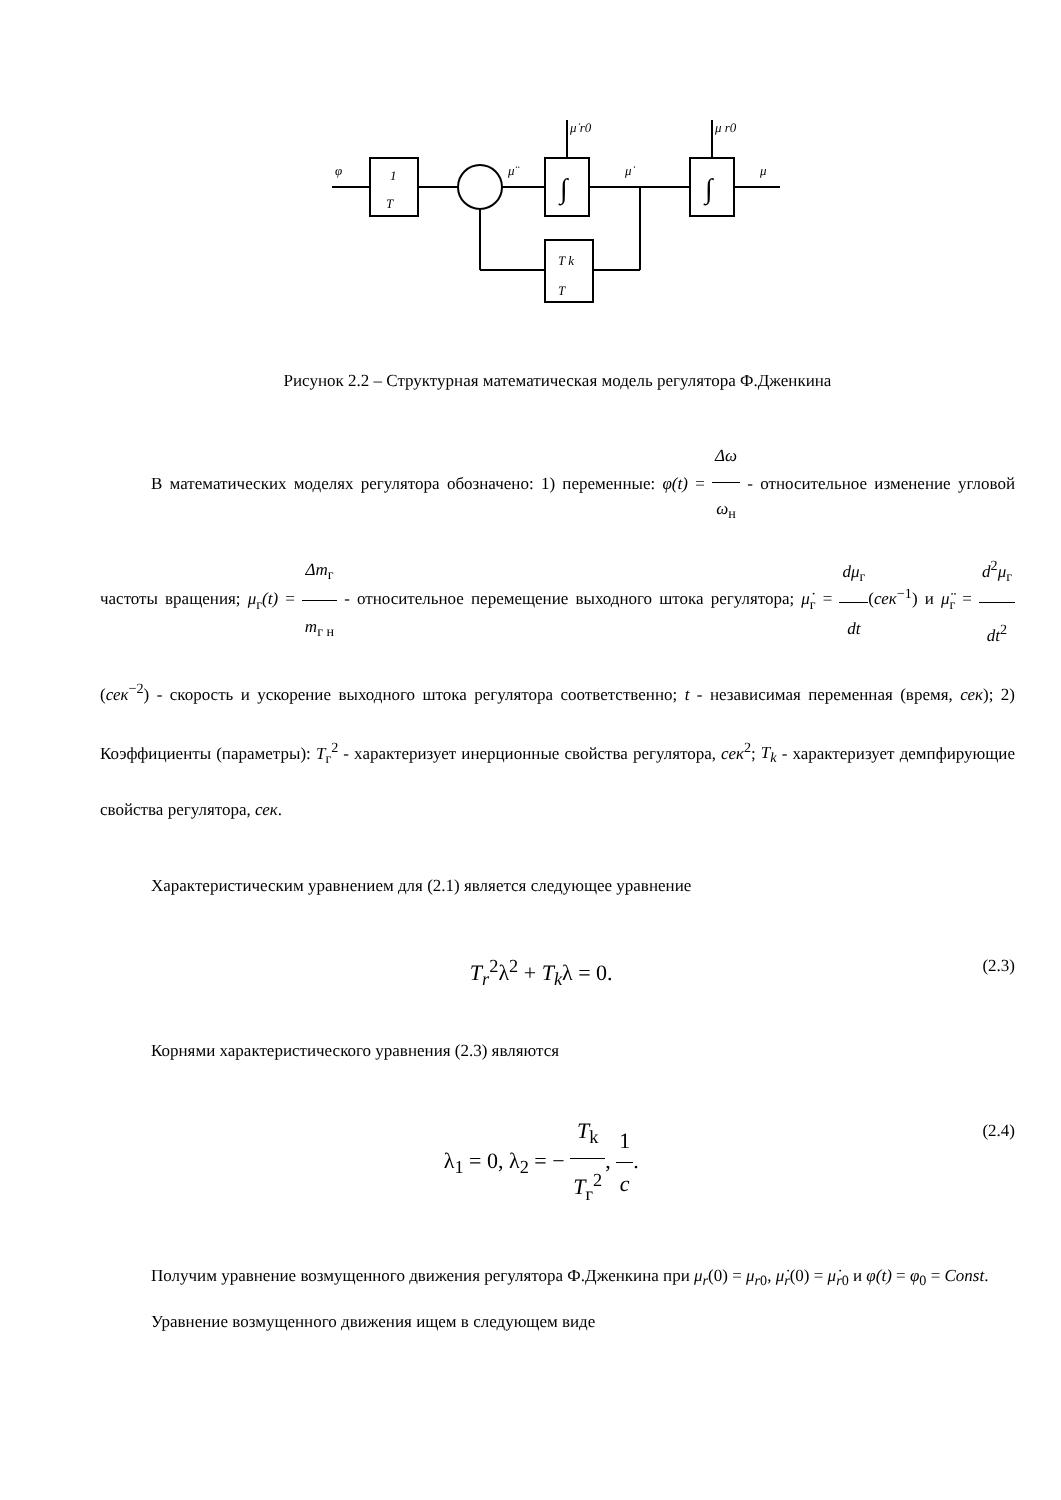φ
1
T
μ̈
μ̇ r0
μ r0
μ̇
μ
∫
∫
T k
T
Рисунок 2.2 – Структурная математическая модель регулятора Ф.Дженкина
   В математических моделях регулятора обозначено: 1) переменные: φ(t) = Δω ω<sub>н</sub> - относительное изменение угловой частоты вращения; μ<sub>г</sub>(t) = Δm<sub>г</sub> m<sub>г н</sub> - относительное перемещение выходного штока регулятора; μ̇<sub>г</sub> = dμ<sub>г</sub> dt(сек<sup>−1</sup>) и μ̈<sub>г</sub> = d<sup>2</sup>μ<sub>г</sub> dt<sup>2</sup> (сек<sup>−2</sup>) - скорость и ускорение выходного штока регулятора соответственно; t - независимая переменная (время, сек); 2) Коэффициенты (параметры): T<sub>г</sub><sup>2</sup> - характеризует инерционные свойства регулятора, сек<sup>2</sup>; T<sub>k</sub> - характеризует демпфирующие свойства регулятора, сек.
   Характеристическим уравнением для (2.1) является следующее уравнение
T<sub>r</sub><sup>2</sup>λ<sup>2</sup> + T<sub>k</sub>λ = 0. (2.3)
   Корнями характеристического уравнения (2.3) являются
λ<sub>1</sub> = 0, λ<sub>2</sub> = − T<sub>k</sub> T<sub>г</sub><sup>2</sup>, 1 c. (2.4)
   Получим уравнение возмущенного движения регулятора Ф.Дженкина при μ<sub>r</sub>(0) = μ<sub>r0</sub>, μ̇<sub>r</sub>(0) = μ̇<sub>r0</sub> и φ(t) = φ<sub>0</sub> = Const.
   Уравнение возмущенного движения ищем в следующем виде